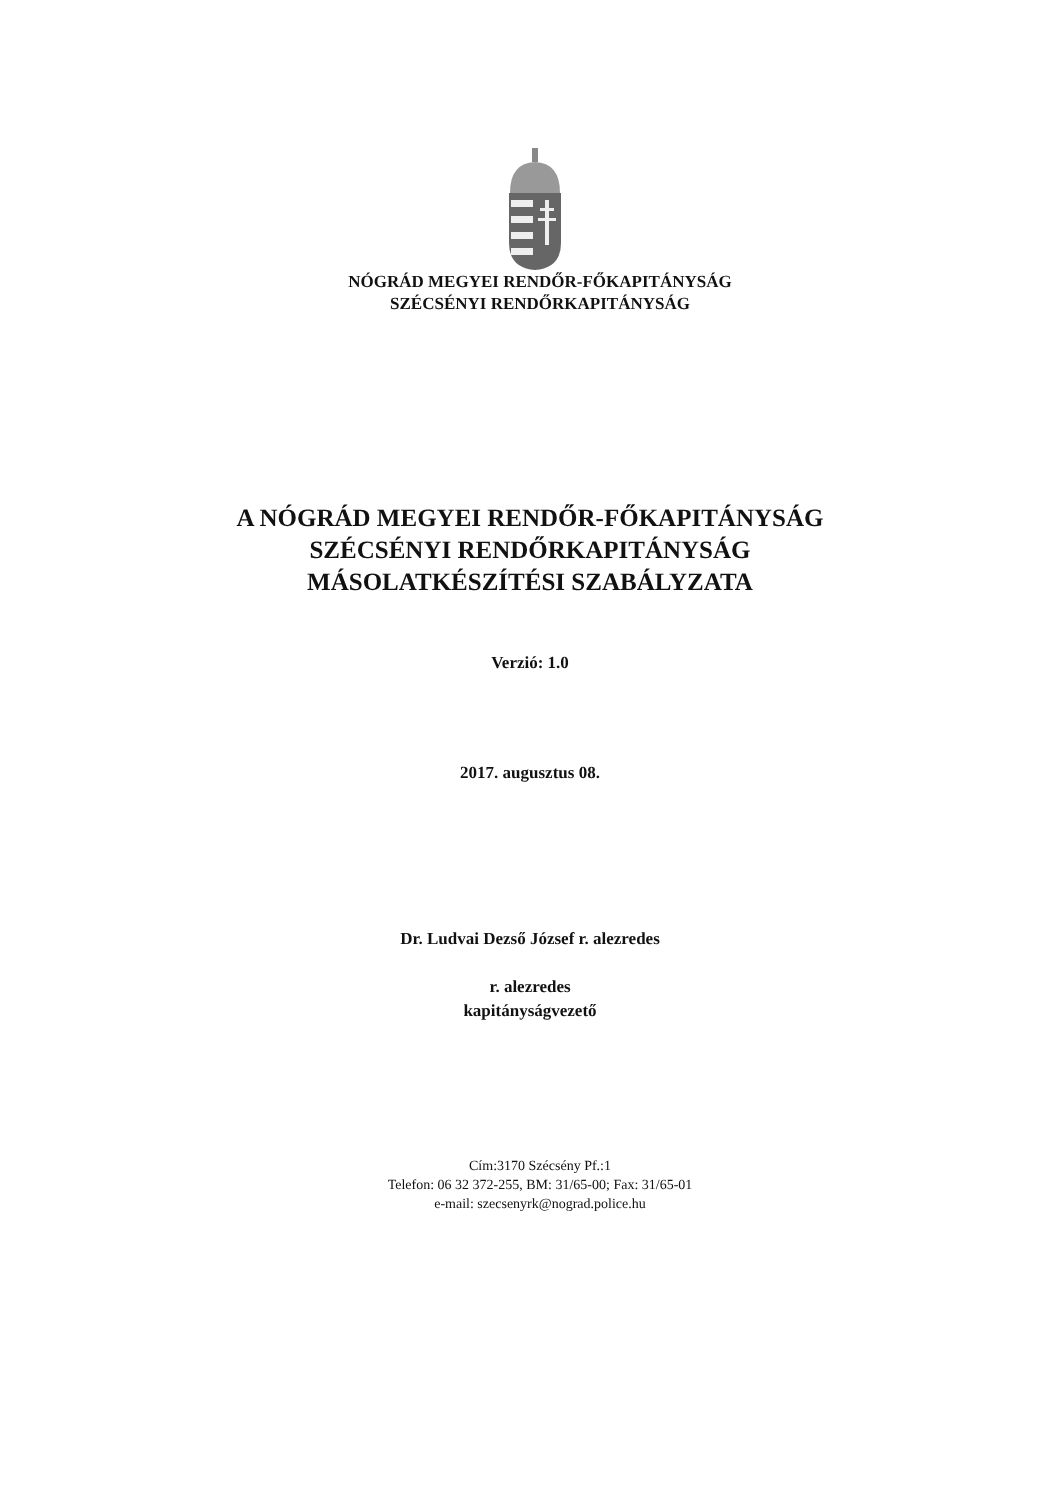NÓGRÁD MEGYEI RENDŐR-FŐKAPITÁNYSÁG
SZÉCSÉNYI RENDŐRKAPITÁNYSÁG
A NÓGRÁD MEGYEI RENDŐR-FŐKAPITÁNYSÁG
SZÉCSÉNYI RENDŐRKAPITÁNYSÁG
MÁSOLATKÉSZÍTÉSI SZABÁLYZATA
Verzió: 1.0
2017. augusztus 08.
Dr. Ludvai Dezső József r. alezredes
r. alezredes
kapitányságvezető
Cím:3170 Szécsény Pf.:1
Telefon: 06 32 372-255, BM: 31/65-00; Fax: 31/65-01
e-mail: szecsenyrk@nograd.police.hu